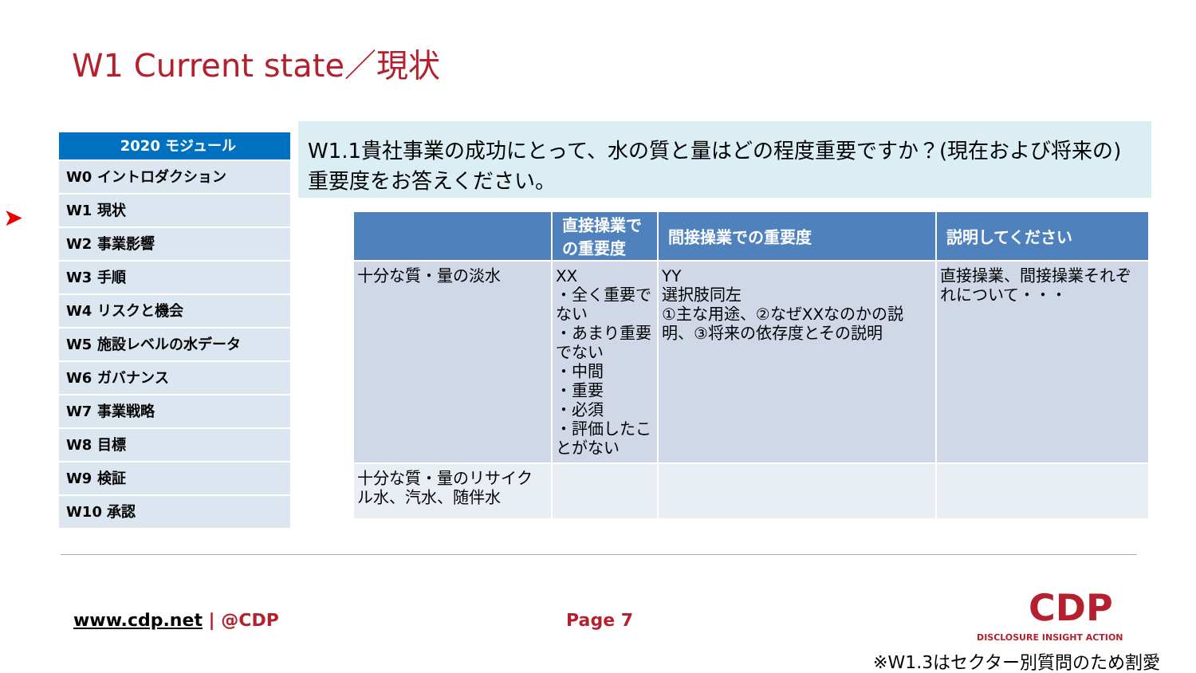W1 Current state／現状
➤
2020 モジュール
W0 イントロダクション
W1 現状
W2 事業影響
W3 手順
W4 リスクと機会
W5 施設レベルの水データ
W6 ガバナンス
W7 事業戦略
W8 目標
W9 検証
W10 承認
W1.1貴社事業の成功にとって、水の質と量はどの程度重要ですか？(現在および将来の)重要度をお答えください。
| | 直接操業での重要度 | 間接操業での重要度 | 説明してください |
| --- | --- | --- | --- |
| 十分な質・量の淡水 | XX ・全く重要でない ・あまり重要でない ・中間 ・重要 ・必須 ・評価したことがない | YY 選択肢同左 ①主な用途、②なぜXXなのかの説明、③将来の依存度とその説明 | 直接操業、間接操業それぞれについて・・・ |
| 十分な質・量のリサイクル水、汽水、随伴水 | | | |
www.cdp.net | @CDP Page 7 CDP
DISCLOSURE INSIGHT ACTION
※W1.3はセクター別質問のため割愛